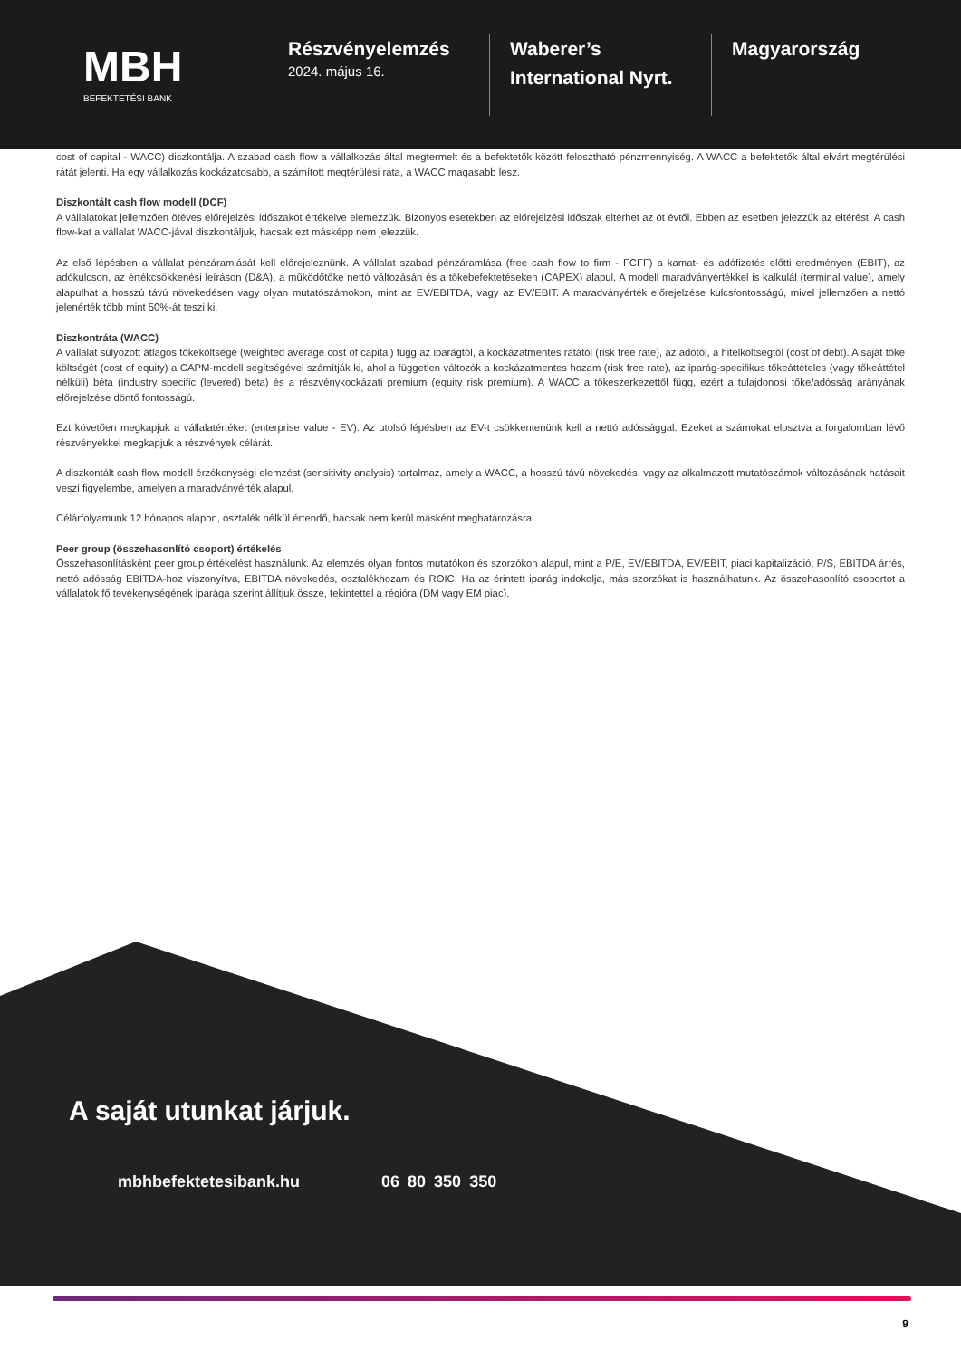MBH
BEFEKTETÉSI BANK
Részvényelemzés
2024. május 16.
Waberer’s International Nyrt.
Magyarország
cost of capital - WACC) diszkontálja. A szabad cash flow a vállalkozás által megtermelt és a befektetők között felosztható pénzmennyiség. A WACC a befektetők által elvárt megtérülési rátát jelenti. Ha egy vállalkozás kockázatosabb, a számított megtérülési ráta, a WACC magasabb lesz.
Diszkontált cash flow modell (DCF)
A vállalatokat jellemzően ötéves előrejelzési időszakot értékelve elemezzük. Bizonyos esetekben az előrejelzési időszak eltérhet az öt évtől. Ebben az esetben jelezzük az eltérést. A cash flow-kat a vállalat WACC-jával diszkontáljuk, hacsak ezt másképp nem jelezzük.
Az első lépésben a vállalat pénzáramlását kell előrejeleznünk. A vállalat szabad pénzáramlása (free cash flow to firm - FCFF) a kamat- és adófizetés előtti eredményen (EBIT), az adókulcson, az értékcsökkenési leíráson (D&A), a működőtőke nettó változásán és a tőkebefektetéseken (CAPEX) alapul. A modell maradványértékkel is kalkulál (terminal value), amely alapulhat a hosszú távú növekedésen vagy olyan mutatószámokon, mint az EV/EBITDA, vagy az EV/EBIT. A maradványérték előrejelzése kulcsfontosságú, mivel jellemzően a nettó jelenérték több mint 50%-át teszi ki.
Diszkontráta (WACC)
A vállalat súlyozott átlagos tőkeköltsége (weighted average cost of capital) függ az iparágtól, a kockázatmentes rátától (risk free rate), az adótól, a hitelköltségtől (cost of debt). A saját tőke költségét (cost of equity) a CAPM-modell segítségével számítják ki, ahol a független változók a kockázatmentes hozam (risk free rate), az iparág-specifikus tőkeáttételes (vagy tőkeáttétel nélküli) béta (industry specific (levered) beta) és a részvénykockázati premium (equity risk premium). A WACC a tőkeszerkezettől függ, ezért a tulajdonosi tőke/adósság arányának előrejelzése döntő fontosságú.
Ezt követően megkapjuk a vállalatértéket (enterprise value - EV). Az utolsó lépésben az EV-t csökkentenünk kell a nettó adóssággal. Ezeket a számokat elosztva a forgalomban lévő részvényekkel megkapjuk a részvények célárát.
A diszkontált cash flow modell érzékenységi elemzést (sensitivity analysis) tartalmaz, amely a WACC, a hosszú távú növekedés, vagy az alkalmazott mutatószámok változásának hatásait veszi figyelembe, amelyen a maradványérték alapul.
Célárfolyamunk 12 hónapos alapon, osztalék nélkül értendő, hacsak nem kerül másként meghatározásra.
Peer group (összehasonlító csoport) értékelés
Összehasonlításként peer group értékelést használunk. Az elemzés olyan fontos mutatókon és szorzókon alapul, mint a P/E, EV/EBITDA, EV/EBIT, piaci kapitalizáció, P/S, EBITDA árrés, nettó adósság EBITDA-hoz viszonyítva, EBITDA növekedés, osztalékhozam és ROIC. Ha az érintett iparág indokolja, más szorzókat is használhatunk. Az összehasonlító csoportot a vállalatok fő tevékenységének iparága szerint állítjuk össze, tekintettel a régióra (DM vagy EM piac).
A saját utunkat járjuk.
mbhbefektetesibank.hu 06 80 350 350
9